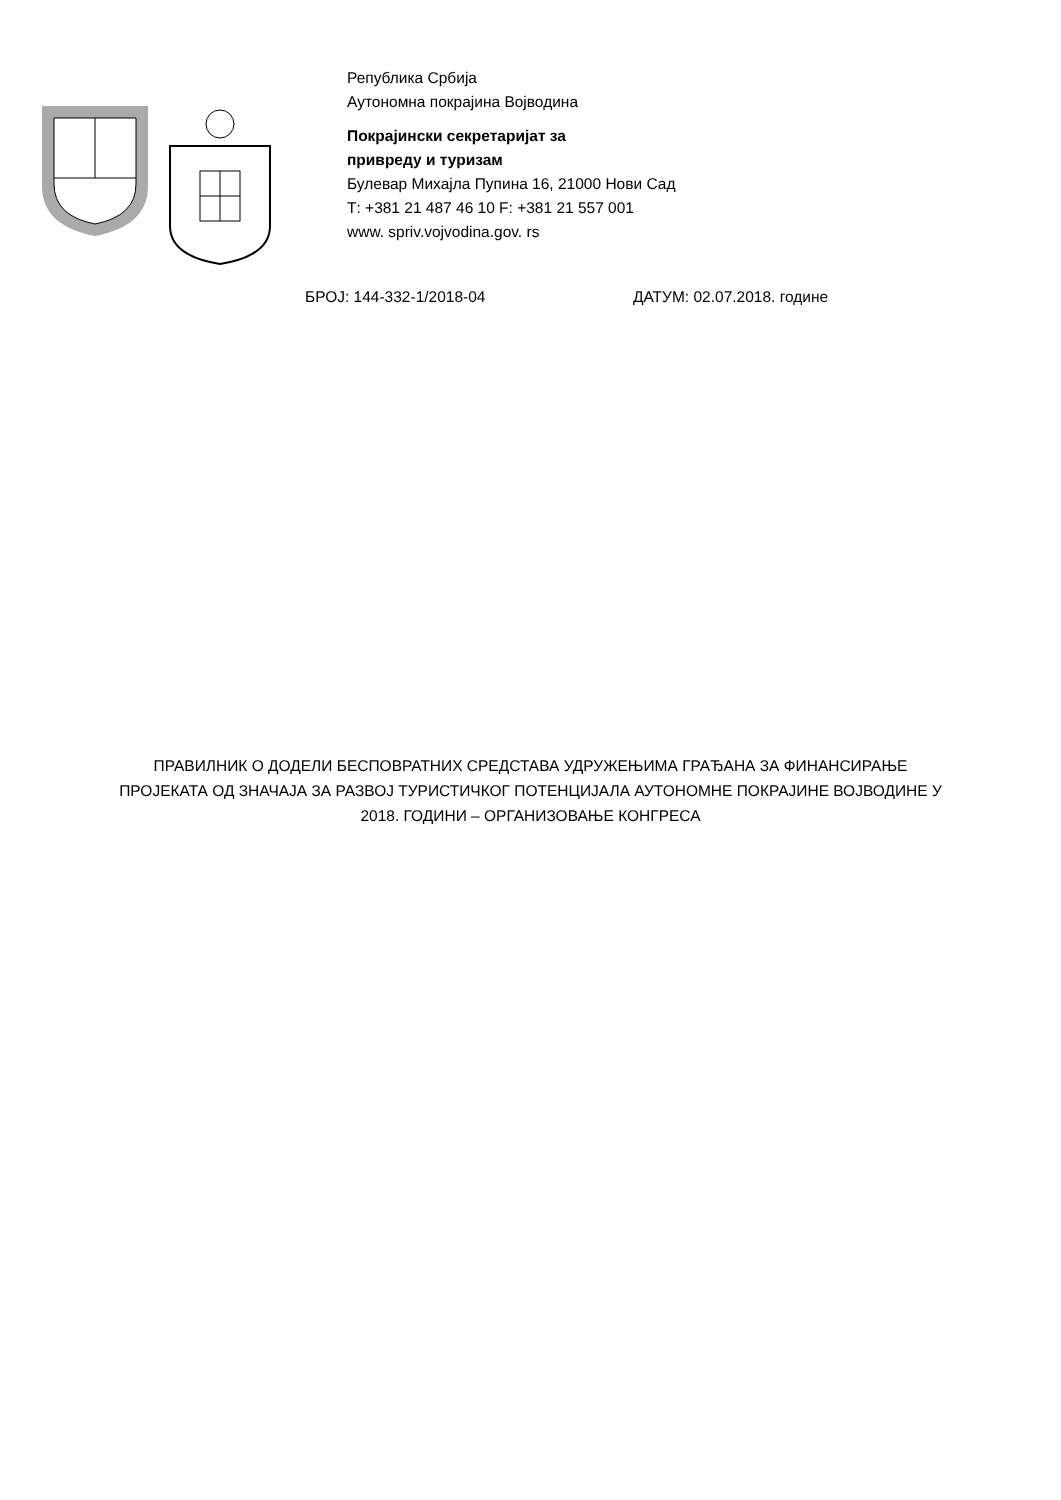Република Србија
Аутономна покрајина Војводина
Покрајински секретаријат за
привреду и туризам
Булевар Михајла Пупина 16, 21000 Нови Сад
Т: +381 21 487 46 10 F: +381 21 557 001
www. spriv.vojvodina.gov. rs
БРОЈ: 144-332-1/2018-04 ДАТУМ: 02.07.2018. године
ПРАВИЛНИК О ДОДЕЛИ БЕСПОВРАТНИХ СРЕДСТАВА УДРУЖЕЊИМА ГРАЂАНА ЗА ФИНАНСИРАЊЕ
ПРОЈЕКАТА ОД ЗНАЧАЈА ЗА РАЗВОЈ ТУРИСТИЧКОГ ПОТЕНЦИЈАЛА АУТОНОМНЕ ПОКРАЈИНЕ ВОЈВОДИНЕ У
2018. ГОДИНИ – ОРГАНИЗОВАЊЕ КОНГРЕСА